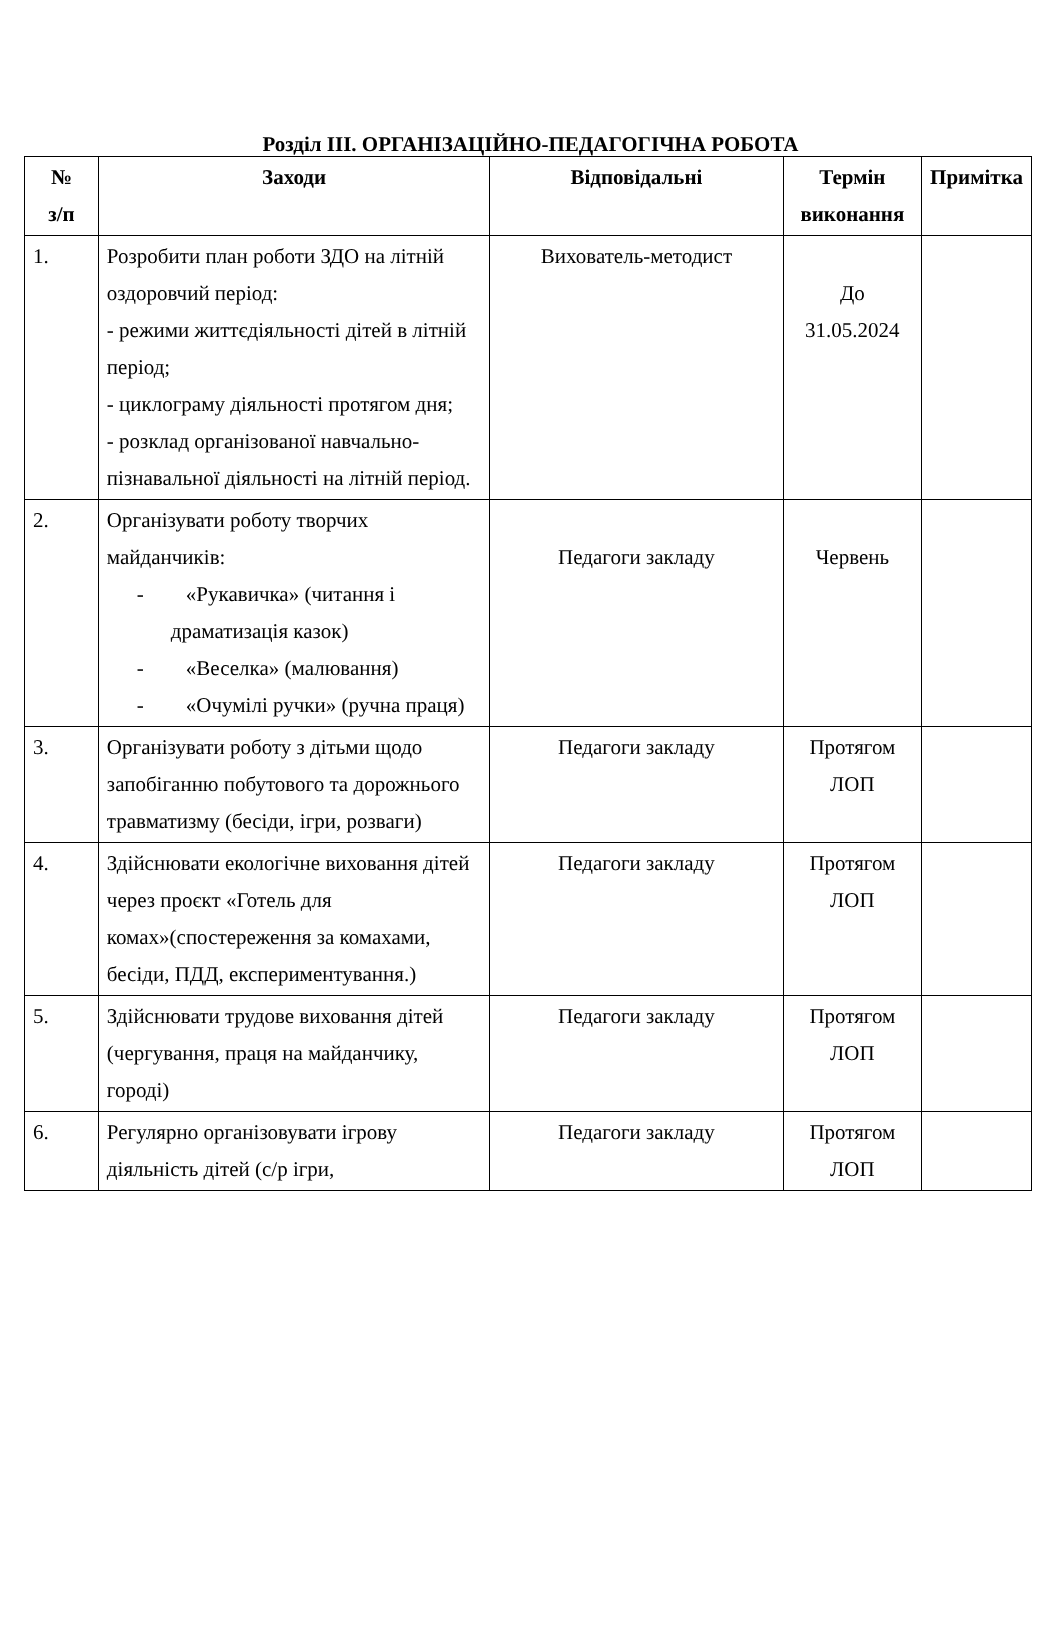Розділ ІІІ. ОРГАНІЗАЦІЙНО-ПЕДАГОГІЧНА РОБОТА
| № з/п | Заходи | Відповідальні | Термін виконання | Примітка |
| --- | --- | --- | --- | --- |
| 1. | Розробити план роботи ЗДО на літній оздоровчий період: - режими життєдіяльності дітей в літній період; - циклограму діяльності протягом дня; - розклад організованої навчально-пізнавальної діяльності на літній період. | Вихователь-методист | До 31.05.2024 | |
| 2. | Організувати роботу творчих майданчиків: - «Рукавичка» (читання і драматизація казок) - «Веселка» (малювання) - «Очумілі ручки» (ручна праця) | Педагоги закладу | Червень | |
| 3. | Організувати роботу з дітьми щодо запобіганню побутового та дорожнього травматизму (бесіди, ігри, розваги) | Педагоги закладу | Протягом ЛОП | |
| 4. | Здійснювати екологічне виховання дітей через проєкт «Готель для комах»(спостереження за комахами, бесіди, ПДД, експериментування.) | Педагоги закладу | Протягом ЛОП | |
| 5. | Здійснювати трудове виховання дітей (чергування, праця на майданчику, городі) | Педагоги закладу | Протягом ЛОП | |
| 6. | Регулярно організовувати ігрову діяльність дітей (с/р ігри, | Педагоги закладу | Протягом ЛОП | |